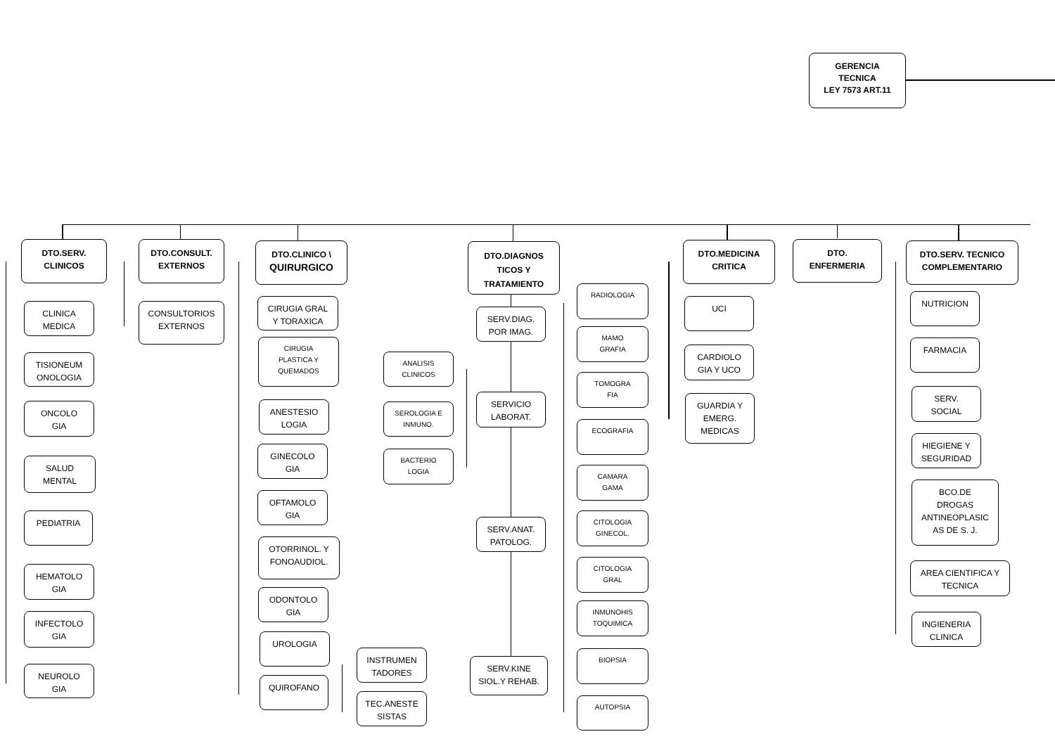GERENCIA
TECNICA
LEY 7573 ART.11
DTO.SERV.
CLINICOS
CLINICA
MEDICA
TISIONEUM
ONOLOGIA
ONCOLO
GIA
SALUD
MENTAL
PEDIATRIA
HEMATOLO
GIA
INFECTOLO
GIA
NEUROLO
GIA
DTO.CONSULT.
EXTERNOS
CONSULTORIOS
EXTERNOS
DTO.CLINICO \
QUIRURGICO
CIRUGIA GRAL
Y TORAXICA
CIRUGIA
PLASTICA Y
QUEMADOS
ANESTESIO
LOGIA
GINECOLO
GIA
OFTAMOLO
GIA
OTORRINOL. Y
FONOAUDIOL.
ODONTOLO
GIA
UROLOGIA
QUIROFANO
INSTRUMEN
TADORES
TEC.ANESTE
SISTAS
ANALISIS
CLINICOS
SEROLOGIA E
INMUNO.
BACTERIO
LOGIA
DTO.DIAGNOS
TICOS Y
TRATAMIENTO
SERV.DIAG.
POR IMAG.
SERVICIO
LABORAT.
SERV.ANAT.
PATOLOG.
SERV.KINE
SIOL.Y REHAB.
RADIOLOGIA
MAMO
GRAFIA
TOMOGRA
FIA
ECOGRAFIA
CAMARA
GAMA
CITOLOGIA
GINECOL.
CITOLOGIA
GRAL
INMUNOHIS
TOQUIMICA
BIOPSIA
AUTOPSIA
DTO.MEDICINA
CRITICA
UCI
CARDIOLO
GIA Y UCO
GUARDIA Y
EMERG.
MEDICAS
DTO.
ENFERMERIA
DTO.SERV. TECNICO
COMPLEMENTARIO
NUTRICION
FARMACIA
SERV.
SOCIAL
HIEGIENE Y
SEGURIDAD
BCO.DE
DROGAS
ANTINEOPLASIC
AS DE S. J.
AREA CIENTIFICA Y
TECNICA
INGIENERIA
CLINICA